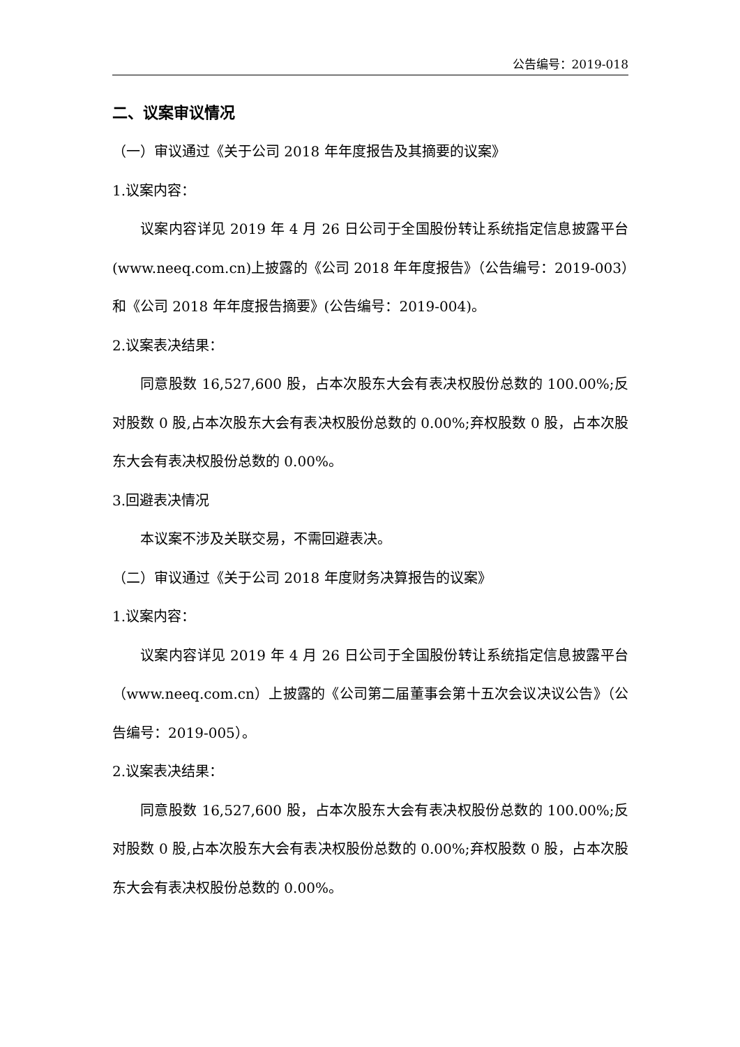公告编号：2019-018
二、议案审议情况
（一）审议通过《关于公司 2018 年年度报告及其摘要的议案》
1.议案内容：
议案内容详见 2019 年 4 月 26 日公司于全国股份转让系统指定信息披露平台(www.neeq.com.cn)上披露的《公司 2018 年年度报告》（公告编号：2019-003）和《公司 2018 年年度报告摘要》(公告编号：2019-004)。
2.议案表决结果：
同意股数 16,527,600 股，占本次股东大会有表决权股份总数的 100.00%;反对股数 0 股,占本次股东大会有表决权股份总数的 0.00%;弃权股数 0 股，占本次股东大会有表决权股份总数的 0.00%。
3.回避表决情况
本议案不涉及关联交易，不需回避表决。
（二）审议通过《关于公司 2018 年度财务决算报告的议案》
1.议案内容：
议案内容详见 2019 年 4 月 26 日公司于全国股份转让系统指定信息披露平台（www.neeq.com.cn）上披露的《公司第二届董事会第十五次会议决议公告》（公告编号：2019-005）。
2.议案表决结果：
同意股数 16,527,600 股，占本次股东大会有表决权股份总数的 100.00%;反对股数 0 股,占本次股东大会有表决权股份总数的 0.00%;弃权股数 0 股，占本次股东大会有表决权股份总数的 0.00%。